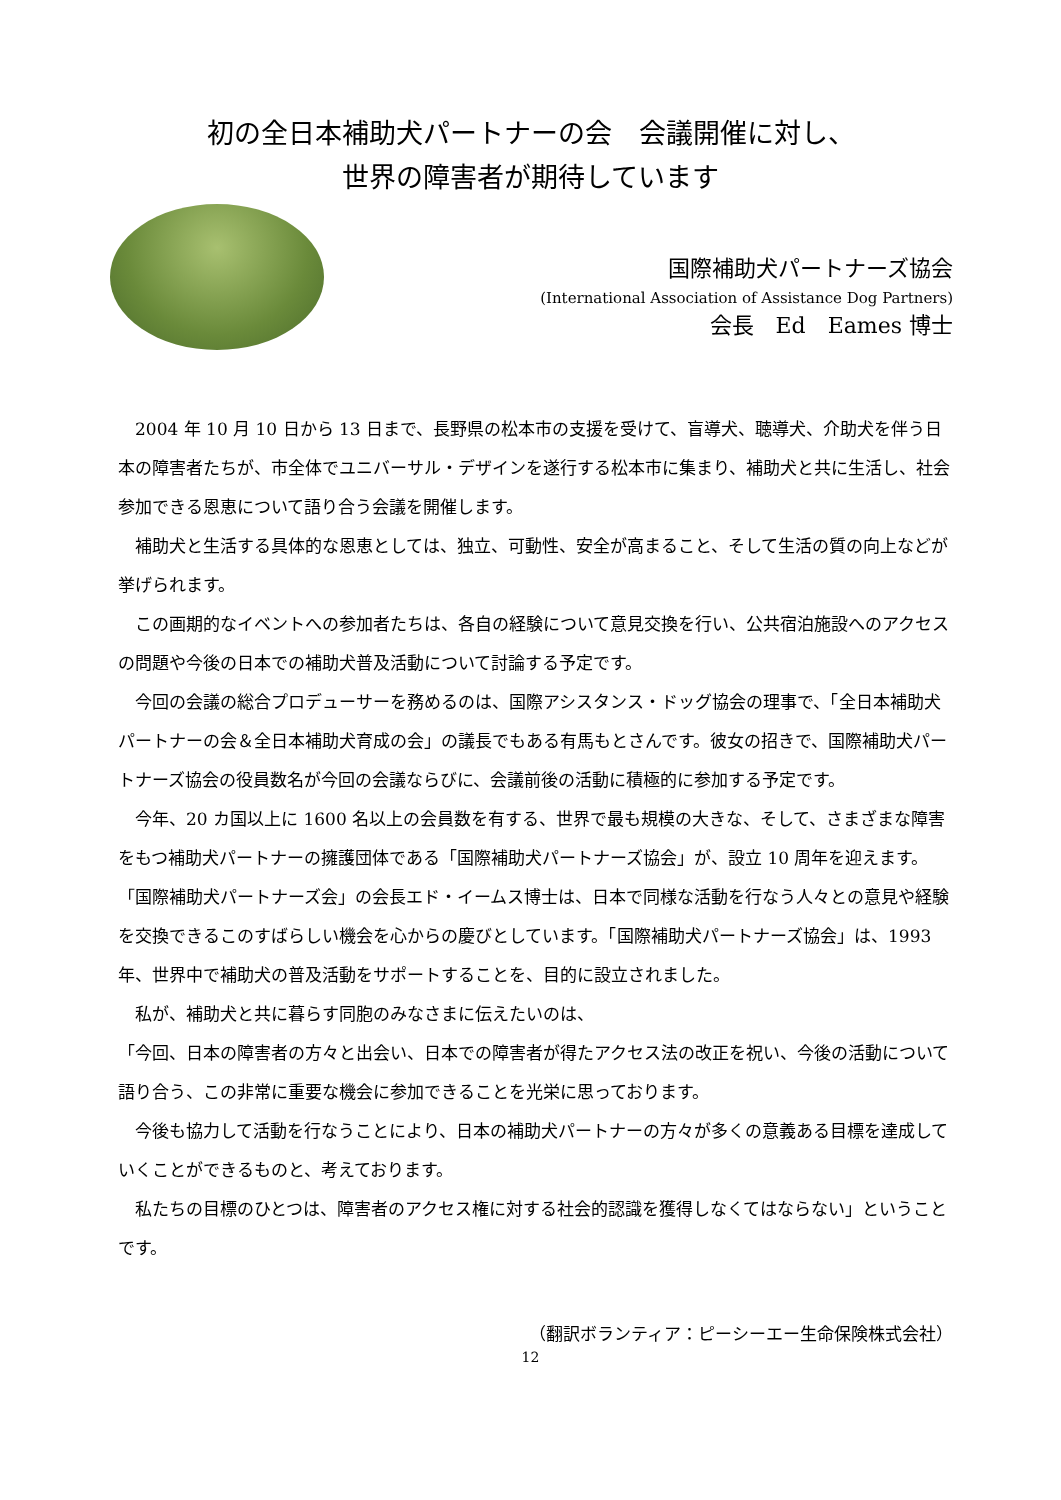初の全日本補助犬パートナーの会　会議開催に対し、
世界の障害者が期待しています
国際補助犬パートナーズ協会
(International Association of Assistance Dog Partners)
会長　Ed　Eames 博士
　2004 年 10 月 10 日から 13 日まで、長野県の松本市の支援を受けて、盲導犬、聴導犬、介助犬を伴う日本の障害者たちが、市全体でユニバーサル・デザインを遂行する松本市に集まり、補助犬と共に生活し、社会参加できる恩恵について語り合う会議を開催します。
　補助犬と生活する具体的な恩恵としては、独立、可動性、安全が高まること、そして生活の質の向上などが挙げられます。
　この画期的なイベントへの参加者たちは、各自の経験について意見交換を行い、公共宿泊施設へのアクセスの問題や今後の日本での補助犬普及活動について討論する予定です。
　今回の会議の総合プロデューサーを務めるのは、国際アシスタンス・ドッグ協会の理事で、「全日本補助犬パートナーの会＆全日本補助犬育成の会」の議長でもある有馬もとさんです。彼女の招きで、国際補助犬パートナーズ協会の役員数名が今回の会議ならびに、会議前後の活動に積極的に参加する予定です。
　今年、20 カ国以上に 1600 名以上の会員数を有する、世界で最も規模の大きな、そして、さまざまな障害をもつ補助犬パートナーの擁護団体である「国際補助犬パートナーズ協会」が、設立 10 周年を迎えます。「国際補助犬パートナーズ会」の会長エド・イームス博士は、日本で同様な活動を行なう人々との意見や経験を交換できるこのすばらしい機会を心からの慶びとしています。「国際補助犬パートナーズ協会」は、1993 年、世界中で補助犬の普及活動をサポートすることを、目的に設立されました。
　私が、補助犬と共に暮らす同胞のみなさまに伝えたいのは、
「今回、日本の障害者の方々と出会い、日本での障害者が得たアクセス法の改正を祝い、今後の活動について語り合う、この非常に重要な機会に参加できることを光栄に思っております。
　今後も協力して活動を行なうことにより、日本の補助犬パートナーの方々が多くの意義ある目標を達成していくことができるものと、考えております。
　私たちの目標のひとつは、障害者のアクセス権に対する社会的認識を獲得しなくてはならない」ということです。
（翻訳ボランティア：ピーシーエー生命保険株式会社）
12